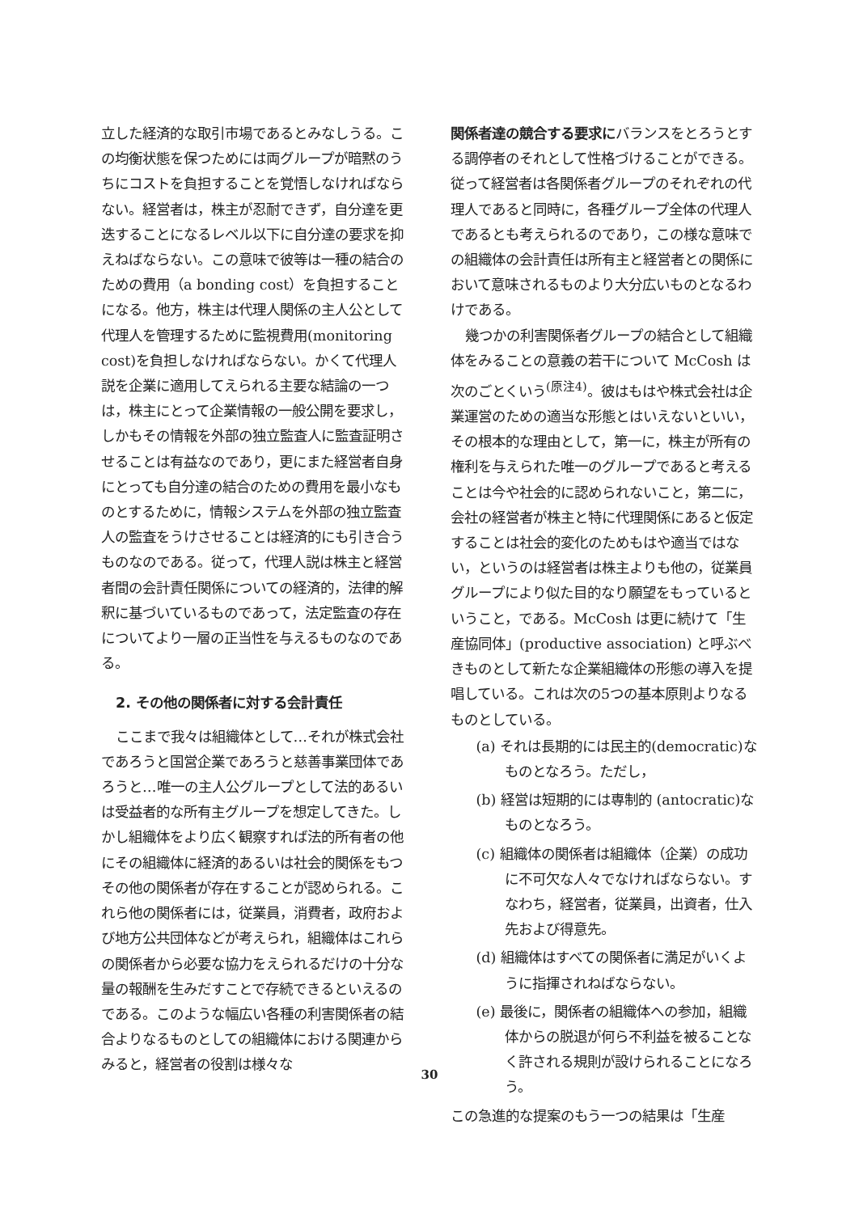立した経済的な取引市場であるとみなしうる。この均衡状態を保つためには両グループが暗黙のうちにコストを負担することを覚悟しなければならない。経営者は，株主が忍耐できず，自分達を更迭することになるレベル以下に自分達の要求を抑えねばならない。この意味で彼等は一種の結合のための費用（a bonding cost）を負担することになる。他方，株主は代理人関係の主人公として代理人を管理するために監視費用(monitoring cost)を負担しなければならない。かくて代理人説を企業に適用してえられる主要な結論の一つは，株主にとって企業情報の一般公開を要求し，しかもその情報を外部の独立監査人に監査証明させることは有益なのであり，更にまた経営者自身にとっても自分達の結合のための費用を最小なものとするために，情報システムを外部の独立監査人の監査をうけさせることは経済的にも引き合うものなのである。従って，代理人説は株主と経営者間の会計責任関係についての経済的，法律的解釈に基づいているものであって，法定監査の存在についてより一層の正当性を与えるものなのである。
2. その他の関係者に対する会計責任
ここまで我々は組織体として…それが株式会社であろうと国営企業であろうと慈善事業団体であろうと…唯一の主人公グループとして法的あるいは受益者的な所有主グループを想定してきた。しかし組織体をより広く観察すれば法的所有者の他にその組織体に経済的あるいは社会的関係をもつその他の関係者が存在することが認められる。これら他の関係者には，従業員，消費者，政府および地方公共団体などが考えられ，組織体はこれらの関係者から必要な協力をえられるだけの十分な量の報酬を生みだすことで存続できるといえるのである。このような幅広い各種の利害関係者の結合よりなるものとしての組織体における関連からみると，経営者の役割は様々な
関係者達の競合する要求にバランスをとろうとする調停者のそれとして性格づけることができる。従って経営者は各関係者グループのそれぞれの代理人であると同時に，各種グループ全体の代理人であるとも考えられるのであり，この様な意味での組織体の会計責任は所有主と経営者との関係において意味されるものより大分広いものとなるわけである。
幾つかの利害関係者グループの結合として組織体をみることの意義の若干について McCosh は次のごとくいう<sup>(原注4)</sup>。彼はもはや株式会社は企業運営のための適当な形態とはいえないといい，その根本的な理由として，第一に，株主が所有の権利を与えられた唯一のグループであると考えることは今や社会的に認められないこと，第二に，会社の経営者が株主と特に代理関係にあると仮定することは社会的変化のためもはや適当ではない，というのは経営者は株主よりも他の，従業員グループにより似た目的なり願望をもっているということ，である。McCosh は更に続けて「生産協同体」(productive association) と呼ぶべきものとして新たな企業組織体の形態の導入を提唱している。これは次の5つの基本原則よりなるものとしている。
(a) それは長期的には民主的(democratic)なものとなろう。ただし，
(b) 経営は短期的には専制的 (antocratic)なものとなろう。
(c) 組織体の関係者は組織体（企業）の成功に不可欠な人々でなければならない。すなわち，経営者，従業員，出資者，仕入先および得意先。
(d) 組織体はすべての関係者に満足がいくように指揮されねばならない。
(e) 最後に，関係者の組織体への参加，組織体からの脱退が何ら不利益を被ることなく許される規則が設けられることになろう。
この急進的な提案のもう一つの結果は「生産
30